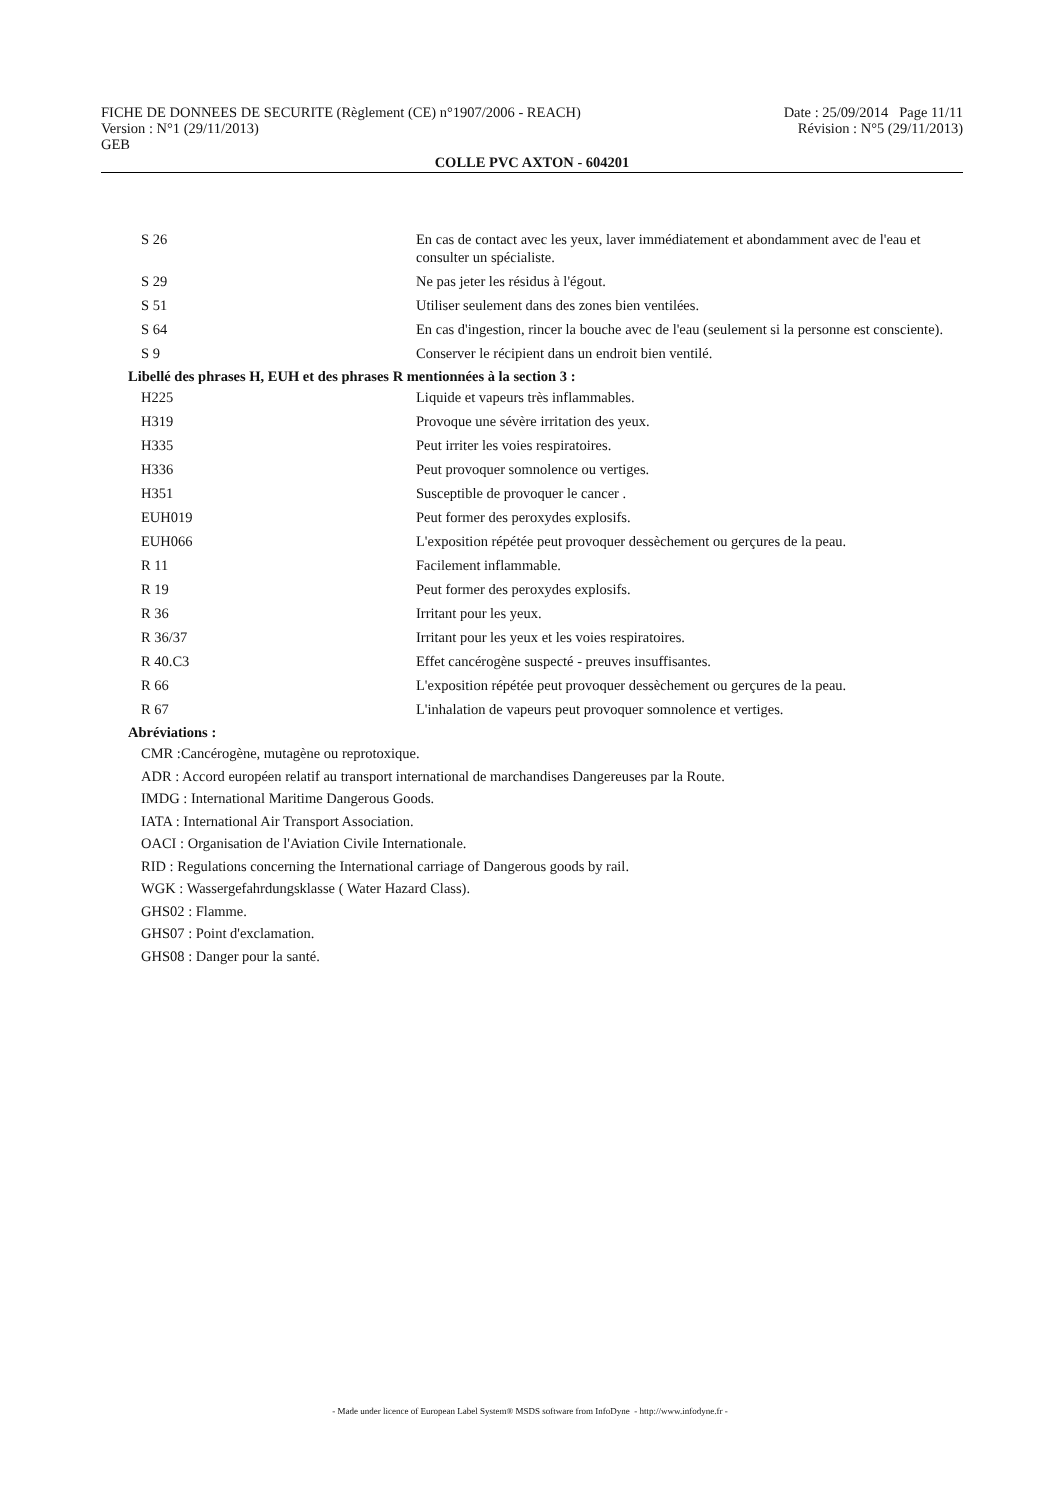FICHE DE DONNEES DE SECURITE (Règlement (CE) n°1907/2006 - REACH) Date : 25/09/2014 Page 11/11
Version : N°1 (29/11/2013) Révision : N°5 (29/11/2013)
GEB
COLLE PVC AXTON - 604201
| S 26 | En cas de contact avec les yeux, laver immédiatement et abondamment avec de l'eau et consulter un spécialiste. |
| S 29 | Ne pas jeter les résidus à l'égout. |
| S 51 | Utiliser seulement dans des zones bien ventilées. |
| S 64 | En cas d'ingestion, rincer la bouche avec de l'eau (seulement si la personne est consciente). |
| S 9 | Conserver le récipient dans un endroit bien ventilé. |
Libellé des phrases H, EUH et des phrases R mentionnées à la section 3 :
| H225 | Liquide et vapeurs très inflammables. |
| H319 | Provoque une sévère irritation des yeux. |
| H335 | Peut irriter les voies respiratoires. |
| H336 | Peut provoquer somnolence ou vertiges. |
| H351 | Susceptible de provoquer le cancer . |
| EUH019 | Peut former des peroxydes explosifs. |
| EUH066 | L'exposition répétée peut provoquer dessèchement ou gerçures de la peau. |
| R 11 | Facilement inflammable. |
| R 19 | Peut former des peroxydes explosifs. |
| R 36 | Irritant pour les yeux. |
| R 36/37 | Irritant pour les yeux et les voies respiratoires. |
| R 40.C3 | Effet cancérogène suspecté - preuves insuffisantes. |
| R 66 | L'exposition répétée peut provoquer dessèchement ou gerçures de la peau. |
| R 67 | L'inhalation de vapeurs peut provoquer somnolence et vertiges. |
Abréviations :
CMR :Cancérogène, mutagène ou reprotoxique.
ADR : Accord européen relatif au transport international de marchandises Dangereuses par la Route.
IMDG : International Maritime Dangerous Goods.
IATA : International Air Transport Association.
OACI : Organisation de l'Aviation Civile Internationale.
RID : Regulations concerning the International carriage of Dangerous goods by rail.
WGK : Wassergefahrdungsklasse ( Water Hazard Class).
GHS02 : Flamme.
GHS07 : Point d'exclamation.
GHS08 : Danger pour la santé.
- Made under licence of European Label System® MSDS software from InfoDyne - http://www.infodyne.fr -